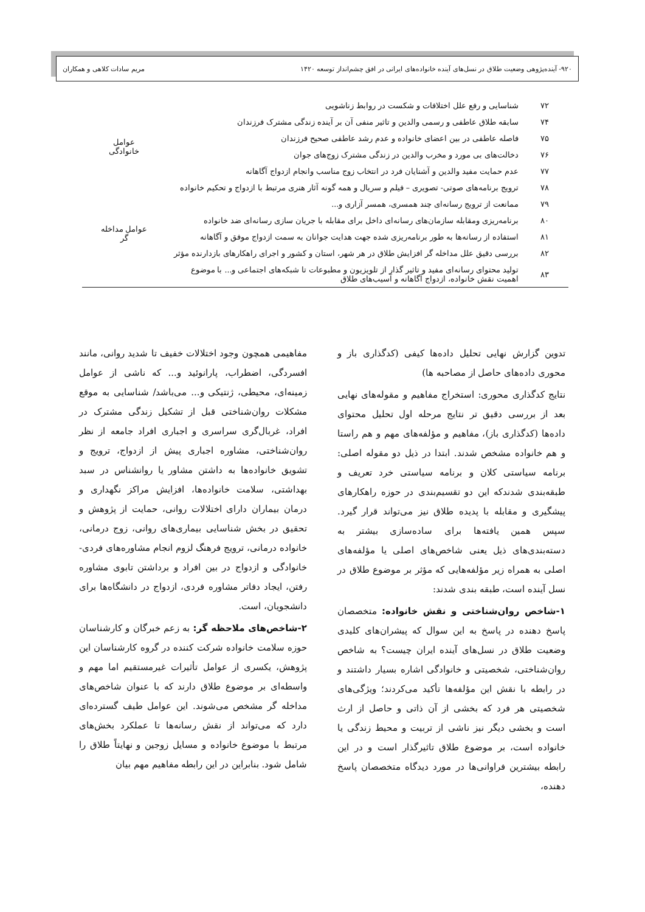۹۲۰- آینده‌پژوهی وضعیت طلاق در نسل‌های آینده خانواده‌های ایرانی در افق چشم‌انداز توسعه ۱۴۲۰
مریم سادات کلاهی و همکاران
| ۷۲ | شناسایی و رفع علل اختلافات و شکست در روابط زناشویی | |
| ۷۴ | سابقه طلاق عاطفی و رسمی والدین و تاثیر منفی آن بر آینده زندگی مشترک فرزندان | |
| ۷۵ | فاصله عاطفی در بین اعضای خانواده و عدم رشد عاطفی صحیح فرزندان | عوامل خانوادگی |
| ۷۶ | دخالت‌های بی مورد و مخرب والدین در زندگی مشترک زوج‌های جوان | |
| ۷۷ | عدم حمایت مفید والدین و آشنایان فرد در انتخاب زوج مناسب وانجام ازدواج آگاهانه | |
| ۷۸ | ترویج برنامه‌های صوتی- تصویری – فیلم و سریال و همه گونه آثار هنری مرتبط با ازدواج و تحکیم خانواده | عوامل مداخله گر |
| ۷۹ | ممانعت از ترویج رسانه‌ای چند همسری، همسر آزاری و... | |
| ۸۰ | برنامه‌ریزی ومقابله سازمان‌های رسانه‌ای داخل برای مقابله با جریان سازی رسانه‌ای ضد خانواده | |
| ۸۱ | استفاده از رسانه‌ها به طور برنامه‌ریزی شده جهت هدایت جوانان به سمت ازدواج موفق و آگاهانه | |
| ۸۲ | بررسی دقیق علل مداخله گر افزایش طلاق در هر شهر، استان و کشور و اجرای راهکارهای بازدارنده مؤثر | |
| ۸۳ | تولید محتوای رسانه‌ای مفید و تاثیر گذار از تلویزیون و مطبوعات تا شبکه‌های اجتماعی و... با موضوع اهمیت نقش خانواده، ازدواج آگاهانه و آسیب‌های طلاق | |
تدوین گزارش نهایی تحلیل داده‌ها کیفی (کدگذاری باز و محوری داده‌های حاصل از مصاحبه ها)
نتایج کدگذاری محوری: استخراج مفاهیم و مقوله‌های نهایی بعد از بررسی دقیق تر نتایج مرحله اول تحلیل محتوای داده‌ها (کدگذاری باز)، مفاهیم و مؤلفه‌های مهم و هم راستا و هم خانواده مشخص شدند. ابتدا در ذیل دو مقوله اصلی: برنامه سیاستی کلان و برنامه سیاستی خرد تعریف و طبقه‌بندی شدندکه این دو تقسیم‌بندی در حوزه راهکارهای پیشگیری و مقابله با پدیده طلاق نیز می‌تواند قرار گیرد. سپس همین یافته‌ها برای ساده‌سازی بیشتر به دسته‌بندی‌های ذیل یعنی شاخص‌های اصلی یا مؤلفه‌های اصلی به همراه زیر مؤلفه‌هایی که مؤثر بر موضوع طلاق در نسل آینده است، طبقه بندی شدند:
۱-شاخص روان‌شناختی و نقش خانواده: متخصصان پاسخ دهنده در پاسخ به این سوال که پیشران‌های کلیدی وضعیت طلاق در نسل‌های آینده ایران چیست؟ به شاخص روان‌شناختی، شخصیتی و خانوادگی اشاره بسیار داشتند و در رابطه با نقش این مؤلفه‌ها تأکید می‌کردند؛ ویژگی‌های شخصیتی هر فرد که بخشی از آن ذاتی و حاصل از ارث است و بخشی دیگر نیز ناشی از تربیت و محیط زندگی یا خانواده است، بر موضوع طلاق تاثیرگذار است و در این رابطه بیشترین فراوانی‌ها در مورد دیدگاه متخصصان پاسخ دهنده،
مفاهیمی همچون وجود اختلالات خفیف تا شدید روانی، مانند افسردگی، اضطراب، پارانوئید و... که ناشی از عوامل زمینه‌ای، محیطی، ژنتیکی و... می‌باشد/ شناسایی به موقع مشکلات روان‌شناختی قبل از تشکیل زندگی مشترک در افراد، غربال‌گری سراسری و اجباری افراد جامعه از نظر روان‌شناختی، مشاوره اجباری پیش از ازدواج، ترویج و تشویق خانواده‌ها به داشتن مشاور یا روانشناس در سبد بهداشتی، سلامت خانواده‌ها، افزایش مراکز نگهداری و درمان بیماران دارای اختلالات روانی، حمایت از پژوهش و تحقیق در بخش شناسایی بیماری‌های روانی، زوج درمانی، خانواده درمانی، ترویج فرهنگ لزوم انجام مشاوره‌های فردی- خانوادگی و ازدواج در بین افراد و برداشتن تابوی مشاوره رفتن، ایجاد دفاتر مشاوره فردی، ازدواج در دانشگاه‌ها برای دانشجویان، است.
۲-شاخص‌های ملاحظه گر: به زعم خبرگان و کارشناسان حوزه سلامت خانواده شرکت کننده در گروه کارشناسان این پژوهش، یکسری از عوامل تأثیرات غیرمستقیم اما مهم و واسطه‌ای بر موضوع طلاق دارند که با عنوان شاخص‌های مداخله گر مشخص می‌شوند. این عوامل طیف گسترده‌ای دارد که می‌تواند از نقش رسانه‌ها تا عملکرد بخش‌های مرتبط با موضوع خانواده و مسایل زوجین و نهایتاً طلاق را شامل شود. بنابراین در این رابطه مفاهیم مهم بیان